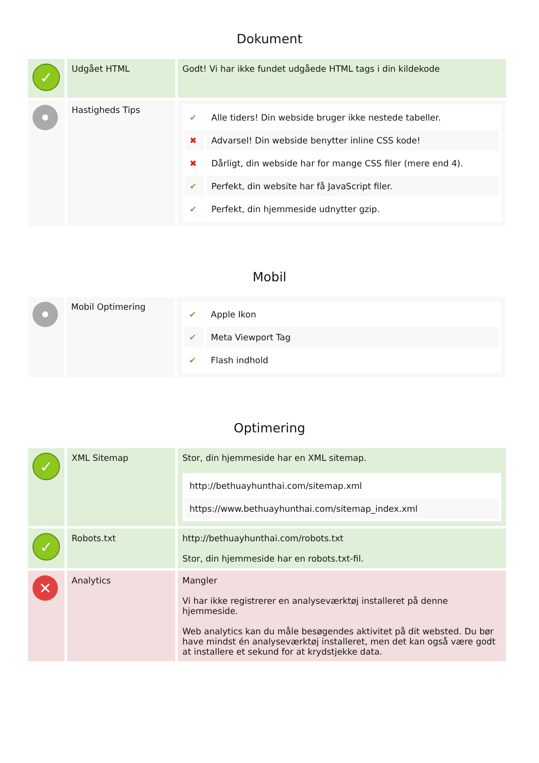Dokument
| ✓ | Udgået HTML | Godt! Vi har ikke fundet udgåede HTML tags i din kildekode |
| | Hastigheds Tips | / ✔ / Alle tiders! Din webside bruger ikke nestede tabeller. / / ✖ / Advarsel! Din webside benytter inline CSS kode! / / ✖ / Dårligt, din webside har for mange CSS filer (mere end 4). / / ✔ / Perfekt, din website har få JavaScript filer. / / ✔ / Perfekt, din hjemmeside udnytter gzip. / |
Mobil
| | Mobil Optimering | / ✔ / Apple Ikon / / ✔ / Meta Viewport Tag / / ✔ / Flash indhold / |
Optimering
| ✓ | XML Sitemap | Stor, din hjemmeside har en XML sitemap. / http://bethuayhunthai.com/sitemap.xml / / https://www.bethuayhunthai.com/sitemap_index.xml / |
| ✓ | Robots.txt | http://bethuayhunthai.com/robots.txt Stor, din hjemmeside har en robots.txt-fil. |
| ✕ | Analytics | Mangler Vi har ikke registrerer en analyseværktøj installeret på denne hjemmeside. Web analytics kan du måle besøgendes aktivitet på dit websted. Du bør have mindst én analyseværktøj installeret, men det kan også være godt at installere et sekund for at krydstjekke data. |